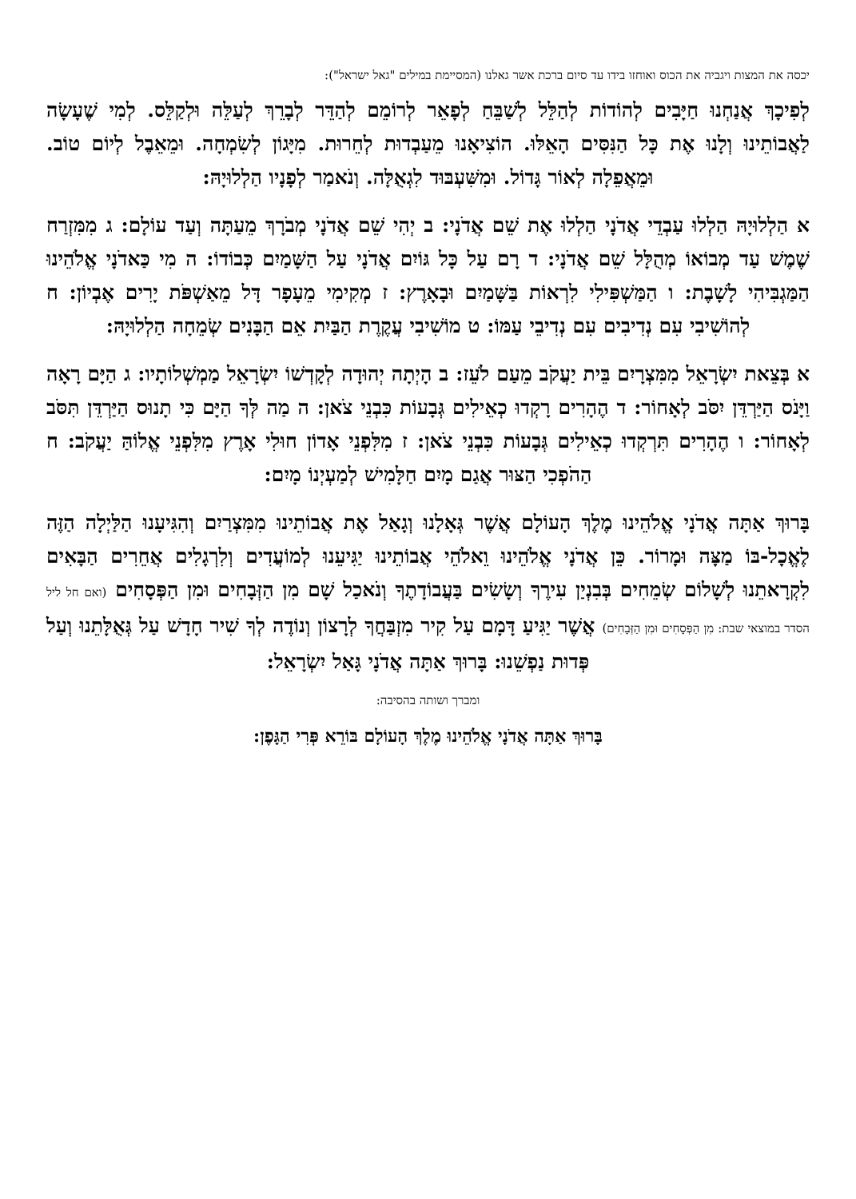יכסה את המצות ויגביה את הכוס ואוחזו בידו עד סיום ברכת אשר גאלנו (המסיימת במילים "גאל ישראל"):
לְפִיכָךְ אֲנַחְנוּ חַיָּבִים לְהוֹדוֹת לְהַלֵּל לְשַׁבֵּחַ לְפָאֵר לְרוֹמֵם לְהַדֵּר לְבָרֵךְ לְעַלֵּה וּלְקַלֵּס. לְמִי שֶׁעָשָׂה לַאֲבוֹתֵינוּ וְלָנוּ אֶת כָּל הַנִּסִּים הָאֵלּוּ. הוֹצִיאָנוּ מֵעַבְדוּת לְחֵרוּת. מִיָּגוֹן לְשִׂמְחָה. וּמֵאֵבֶל לְיוֹם טוֹב. וּמֵאֲפֵלָה לְאוֹר גָּדוֹל. וּמִשִּׁעְבּוּד לִגְאֻלָּה. וְנֹאמַר לְפָנָיו הַלְלוּיָהּ:
א הַלְלוּיָהּ הַלְלוּ עַבְדֵי אֲדֹנָי הַלְלוּ אֶת שֵׁם אֲדֹנָי: ב יְהִי שֵׁם אֲדֹנָי מְבֹרָךְ מֵעַתָּה וְעַד עוֹלָם: ג מִמִּזְרַח שֶׁמֶשׁ עַד מְבוֹאוֹ מְהֻלָּל שֵׁם אֲדֹנָי: ד רָם עַל כָּל גּוֹיִם אֲדֹנָי עַל הַשָּׁמַיִם כְּבוֹדוֹ: ה מִי כַּאדֹנָי אֱלֹהֵינוּ הַמַּגְבִּיהִי לָשָׁבֶת: ו הַמַּשְׁפִּילִי לִרְאוֹת בַּשָּׁמַיִם וּבָאָרֶץ: ז מְקִימִי מֵעָפָר דָּל מֵאַשְׁפֹּת יָרִים אֶבְיוֹן: ח לְהוֹשִׁיבִי עִם נְדִיבִים עִם נְדִיבֵי עַמּוֹ: ט מוֹשִׁיבִי עֲקֶרֶת הַבַּיִת אֵם הַבָּנִים שְׂמֵחָה הַלְלוּיָהּ:
א בְּצֵאת יִשְׂרָאֵל מִמִּצְרָיִם בֵּית יַעֲקֹב מֵעַם לֹעֵז: ב הָיְתָה יְהוּדָה לְקָדְשׁוֹ יִשְׂרָאֵל מַמְשְׁלוֹתָיו: ג הַיָּם רָאָה וַיָּנֹס הַיַּרְדֵּן יִסֹּב לְאָחוֹר: ד הֶהָרִים רָקְדוּ כְאֵילִים גְּבָעוֹת כִּבְנֵי צֹאן: ה מַה לְּךָ הַיָּם כִּי תָנוּס הַיַּרְדֵּן תִּסֹּב לְאָחוֹר: ו הֶהָרִים תִּרְקְדוּ כְאֵילִים גְּבָעוֹת כִּבְנֵי צֹאן: ז מִלִּפְנֵי אָדוֹן חוּלִי אָרֶץ מִלִּפְנֵי אֱלוֹהַּ יַעֲקֹב: ח הַהֹפְכִי הַצּוּר אֲגַם מָיִם חַלָּמִישׁ לְמַעְיְנוֹ מָיִם:
בָּרוּךְ אַתָּה אֲדֹנָי אֱלֹהֵינוּ מֶלֶךְ הָעוֹלָם אֲשֶׁר גְּאָלָנוּ וְגָאַל אֶת אֲבוֹתֵינוּ מִמִּצְרַיִם וְהִגִּיעָנוּ הַלַּיְלָה הַזֶּה לֶאֱכָל-בּוֹ מַצָּה וּמָרוֹר. כֵּן אֲדֹנָי אֱלֹהֵינוּ וֵאלֹהֵי אֲבוֹתֵינוּ יַגִּיעֵנוּ לְמוֹעֲדִים וְלִרְגָלִים אֲחֵרִים הַבָּאִים לִקְרָאתֵנוּ לְשָׁלוֹם שְׂמֵחִים בְּבִנְיַן עִירֶךָ וְשָׂשִׂים בַּעֲבוֹדָתֶךָ וְנֹאכַל שָׁם מִן הַזְּבָחִים וּמִן הַפְּסָחִים (ואם חל ליל הסדר במוצאי שבת: מִן הַפְּסָחִים וּמִן הַזְּבָחִים) אֲשֶׁר יַגִּיעַ דָּמָם עַל קִיר מִזְבַּחֲךָ לְרָצוֹן וְנוֹדֶה לְךָ שִׁיר חָדָשׁ עַל גְּאֻלָּתֵנוּ וְעַל פְּדוּת נַפְשֵׁנוּ: בָּרוּךְ אַתָּה אֲדֹנָי גָּאַל יִשְׂרָאֵל:
ומברך ושותה בהסיבה:
בָּרוּךְ אַתָּה אֲדֹנָי אֱלֹהֵינוּ מֶלֶךְ הָעוֹלָם בּוֹרֵא פְּרִי הַגָּפֶן: